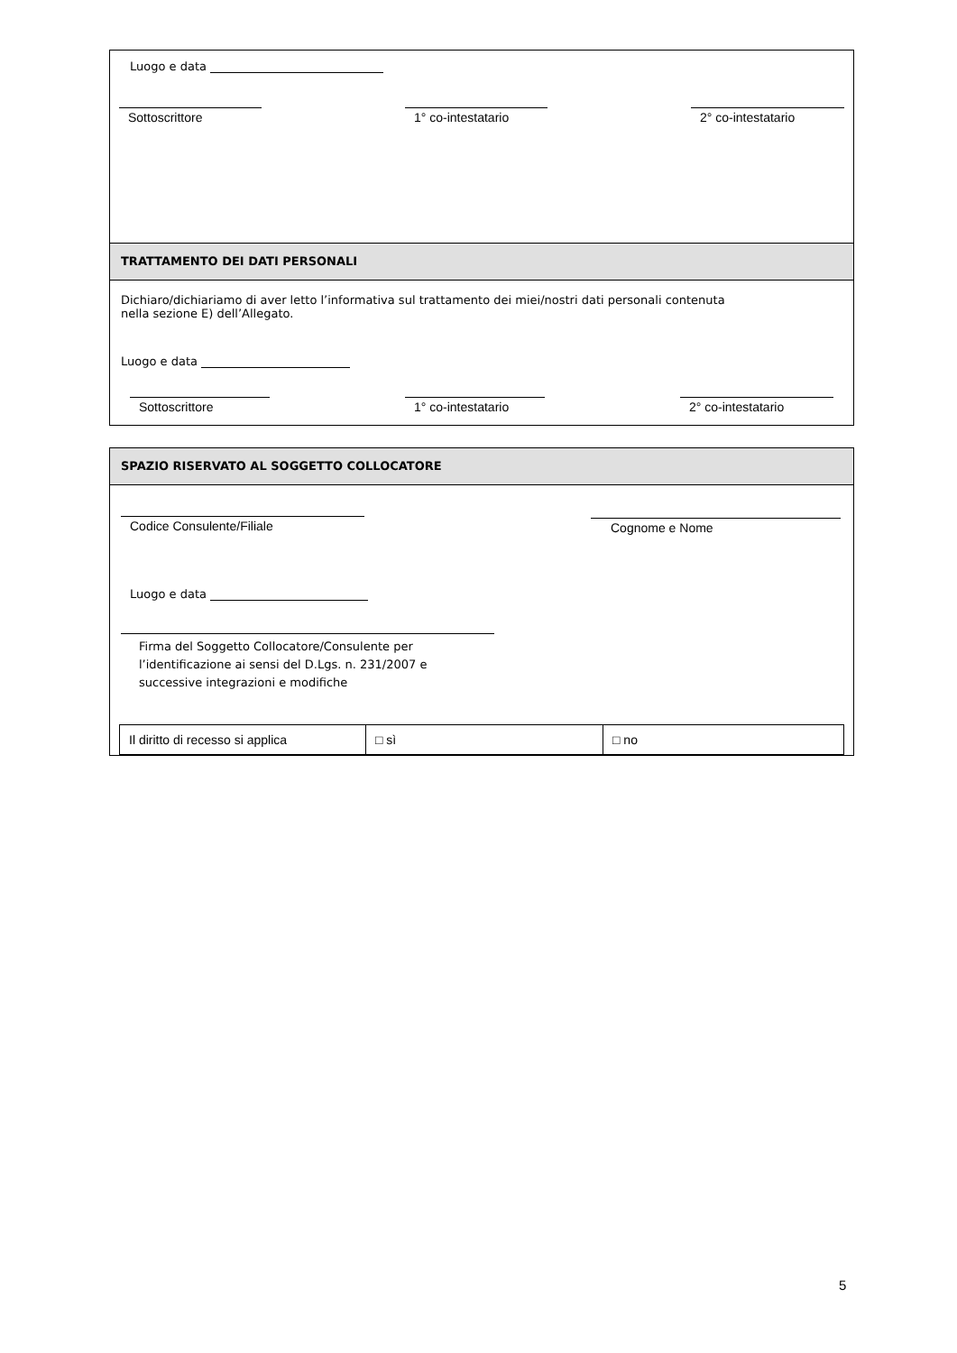Luogo e data
Sottoscrittore 1° co-intestatario
2° co-intestatario
TRATTAMENTO DEI DATI PERSONALI
Dichiaro/dichiariamo di aver letto l’informativa sul trattamento dei miei/nostri dati personali contenuta
nella sezione E) dell’Allegato.
Luogo e data
Sottoscrittore 1° co-intestatario
2° co-intestatario
SPAZIO RISERVATO AL SOGGETTO COLLOCATORE
Codice Consulente/Filiale Cognome e Nome
Luogo e data
Firma del Soggetto Collocatore/Consulente per
l’identificazione ai sensi del D.Lgs. n. 231/2007 e
successive integrazioni e modifiche
| Il diritto di recesso si applica | □ sì | □ no |
5